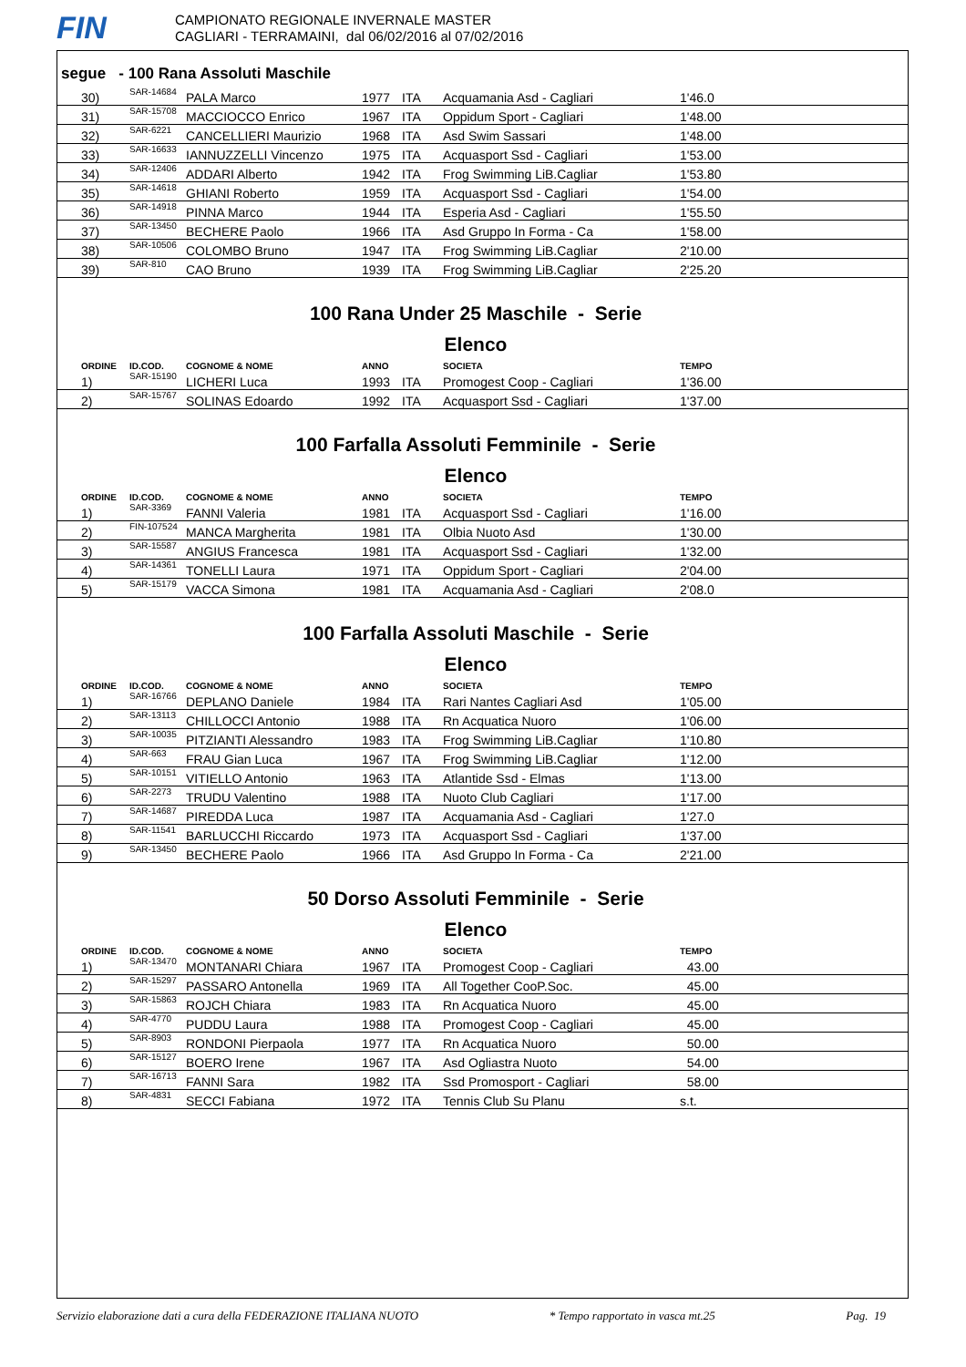FIN
CAMPIONATO REGIONALE INVERNALE MASTER
CAGLIARI - TERRAMAINI, dal 06/02/2016 al 07/02/2016
segue - 100 Rana Assoluti Maschile
| | 30) | SAR-14684 | PALA Marco | 1977 | ITA | Acquamania Asd - Cagliari | 1'46.0 |
| | 31) | SAR-15708 | MACCIOCCO Enrico | 1967 | ITA | Oppidum Sport - Cagliari | 1'48.00 |
| | 32) | SAR-6221 | CANCELLIERI Maurizio | 1968 | ITA | Asd Swim Sassari | 1'48.00 |
| | 33) | SAR-16633 | IANNUZZELLI Vincenzo | 1975 | ITA | Acquasport Ssd - Cagliari | 1'53.00 |
| | 34) | SAR-12406 | ADDARI Alberto | 1942 | ITA | Frog Swimming LiB.Cagliar | 1'53.80 |
| | 35) | SAR-14618 | GHIANI Roberto | 1959 | ITA | Acquasport Ssd - Cagliari | 1'54.00 |
| | 36) | SAR-14918 | PINNA Marco | 1944 | ITA | Esperia Asd - Cagliari | 1'55.50 |
| | 37) | SAR-13450 | BECHERE Paolo | 1966 | ITA | Asd Gruppo In Forma - Ca | 1'58.00 |
| | 38) | SAR-10506 | COLOMBO Bruno | 1947 | ITA | Frog Swimming LiB.Cagliar | 2'10.00 |
| | 39) | SAR-810 | CAO Bruno | 1939 | ITA | Frog Swimming LiB.Cagliar | 2'25.20 |
100 Rana Under 25 Maschile - Serie Elenco
| | ORDINE | ID.COD. | COGNOME & NOME | ANNO | | SOCIETA | TEMPO |
| --- | --- | --- | --- | --- | --- | --- | --- |
| | 1) | SAR-15190 | LICHERI Luca | 1993 | ITA | Promogest Coop - Cagliari | 1'36.00 |
| | 2) | SAR-15767 | SOLINAS Edoardo | 1992 | ITA | Acquasport Ssd - Cagliari | 1'37.00 |
100 Farfalla Assoluti Femminile - Serie Elenco
| | ORDINE | ID.COD. | COGNOME & NOME | ANNO | | SOCIETA | TEMPO |
| --- | --- | --- | --- | --- | --- | --- | --- |
| | 1) | SAR-3369 | FANNI Valeria | 1981 | ITA | Acquasport Ssd - Cagliari | 1'16.00 |
| | 2) | FIN-107524 | MANCA Margherita | 1981 | ITA | Olbia Nuoto Asd | 1'30.00 |
| | 3) | SAR-15587 | ANGIUS Francesca | 1981 | ITA | Acquasport Ssd - Cagliari | 1'32.00 |
| | 4) | SAR-14361 | TONELLI Laura | 1971 | ITA | Oppidum Sport - Cagliari | 2'04.00 |
| | 5) | SAR-15179 | VACCA Simona | 1981 | ITA | Acquamania Asd - Cagliari | 2'08.0 |
100 Farfalla Assoluti Maschile - Serie Elenco
| | ORDINE | ID.COD. | COGNOME & NOME | ANNO | | SOCIETA | TEMPO |
| --- | --- | --- | --- | --- | --- | --- | --- |
| | 1) | SAR-16766 | DEPLANO Daniele | 1984 | ITA | Rari Nantes Cagliari Asd | 1'05.00 |
| | 2) | SAR-13113 | CHILLOCCI Antonio | 1988 | ITA | Rn Acquatica Nuoro | 1'06.00 |
| | 3) | SAR-10035 | PITZIANTI Alessandro | 1983 | ITA | Frog Swimming LiB.Cagliar | 1'10.80 |
| | 4) | SAR-663 | FRAU Gian Luca | 1967 | ITA | Frog Swimming LiB.Cagliar | 1'12.00 |
| | 5) | SAR-10151 | VITIELLO Antonio | 1963 | ITA | Atlantide Ssd - Elmas | 1'13.00 |
| | 6) | SAR-2273 | TRUDU Valentino | 1988 | ITA | Nuoto Club Cagliari | 1'17.00 |
| | 7) | SAR-14687 | PIREDDA Luca | 1987 | ITA | Acquamania Asd - Cagliari | 1'27.0 |
| | 8) | SAR-11541 | BARLUCCHI Riccardo | 1973 | ITA | Acquasport Ssd - Cagliari | 1'37.00 |
| | 9) | SAR-13450 | BECHERE Paolo | 1966 | ITA | Asd Gruppo In Forma - Ca | 2'21.00 |
50 Dorso Assoluti Femminile - Serie Elenco
| | ORDINE | ID.COD. | COGNOME & NOME | ANNO | | SOCIETA | TEMPO |
| --- | --- | --- | --- | --- | --- | --- | --- |
| | 1) | SAR-13470 | MONTANARI Chiara | 1967 | ITA | Promogest Coop - Cagliari | 43.00 |
| | 2) | SAR-15297 | PASSARO Antonella | 1969 | ITA | All Together CooP.Soc. | 45.00 |
| | 3) | SAR-15863 | ROJCH Chiara | 1983 | ITA | Rn Acquatica Nuoro | 45.00 |
| | 4) | SAR-4770 | PUDDU Laura | 1988 | ITA | Promogest Coop - Cagliari | 45.00 |
| | 5) | SAR-8903 | RONDONI Pierpaola | 1977 | ITA | Rn Acquatica Nuoro | 50.00 |
| | 6) | SAR-15127 | BOERO Irene | 1967 | ITA | Asd Ogliastra Nuoto | 54.00 |
| | 7) | SAR-16713 | FANNI Sara | 1982 | ITA | Ssd Promosport - Cagliari | 58.00 |
| | 8) | SAR-4831 | SECCI Fabiana | 1972 | ITA | Tennis Club Su Planu | s.t. |
Servizio elaborazione dati a cura della FEDERAZIONE ITALIANA NUOTO * Tempo rapportato in vasca mt.25 Pag. 19